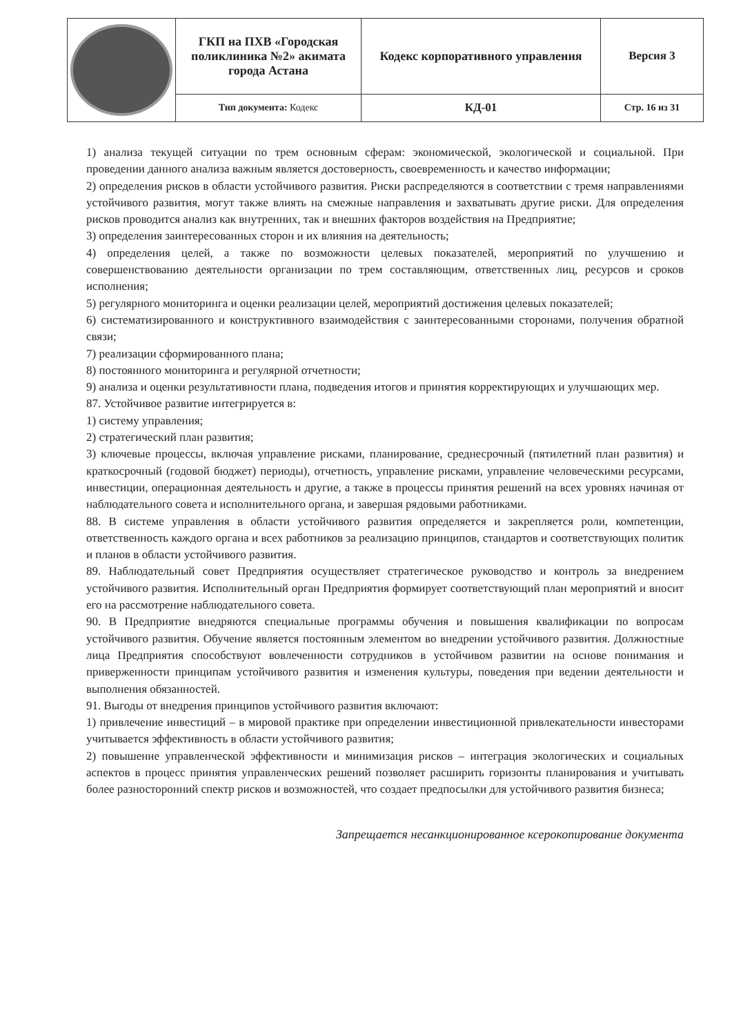| | ГКП на ПХВ «Городская поликлиника №2» акимата города Астана | Кодекс корпоративного управления | Версия 3 |
| | Тип документа: Кодекс | КД-01 | Стр. 16 из 31 |
1) анализа текущей ситуации по трем основным сферам: экономической, экологической и социальной. При проведении данного анализа важным является достоверность, своевременность и качество информации;
2) определения рисков в области устойчивого развития. Риски распределяются в соответствии с тремя направлениями устойчивого развития, могут также влиять на смежные направления и захватывать другие риски. Для определения рисков проводится анализ как внутренних, так и внешних факторов воздействия на Предприятие;
3) определения заинтересованных сторон и их влияния на деятельность;
4) определения целей, а также по возможности целевых показателей, мероприятий по улучшению и совершенствованию деятельности организации по трем составляющим, ответственных лиц, ресурсов и сроков исполнения;
5) регулярного мониторинга и оценки реализации целей, мероприятий достижения целевых показателей;
6) систематизированного и конструктивного взаимодействия с заинтересованными сторонами, получения обратной связи;
7) реализации сформированного плана;
8) постоянного мониторинга и регулярной отчетности;
9) анализа и оценки результативности плана, подведения итогов и принятия корректирующих и улучшающих мер.
87. Устойчивое развитие интегрируется в:
1) систему управления;
2) стратегический план развития;
3) ключевые процессы, включая управление рисками, планирование, среднесрочный (пятилетний план развития) и краткосрочный (годовой бюджет) периоды), отчетность, управление рисками, управление человеческими ресурсами, инвестиции, операционная деятельность и другие, а также в процессы принятия решений на всех уровнях начиная от наблюдательного совета и исполнительного органа, и завершая рядовыми работниками.
88. В системе управления в области устойчивого развития определяется и закрепляется роли, компетенции, ответственность каждого органа и всех работников за реализацию принципов, стандартов и соответствующих политик и планов в области устойчивого развития.
89. Наблюдательный совет Предприятия осуществляет стратегическое руководство и контроль за внедрением устойчивого развития. Исполнительный орган Предприятия формирует соответствующий план мероприятий и вносит его на рассмотрение наблюдательного совета.
90. В Предприятие внедряются специальные программы обучения и повышения квалификации по вопросам устойчивого развития. Обучение является постоянным элементом во внедрении устойчивого развития. Должностные лица Предприятия способствуют вовлеченности сотрудников в устойчивом развитии на основе понимания и приверженности принципам устойчивого развития и изменения культуры, поведения при ведении деятельности и выполнения обязанностей.
91. Выгоды от внедрения принципов устойчивого развития включают:
1) привлечение инвестиций – в мировой практике при определении инвестиционной привлекательности инвесторами учитывается эффективность в области устойчивого развития;
2) повышение управленческой эффективности и минимизация рисков – интеграция экологических и социальных аспектов в процесс принятия управленческих решений позволяет расширить горизонты планирования и учитывать более разносторонний спектр рисков и возможностей, что создает предпосылки для устойчивого развития бизнеса;
Запрещается несанкционированное ксерокопирование документа